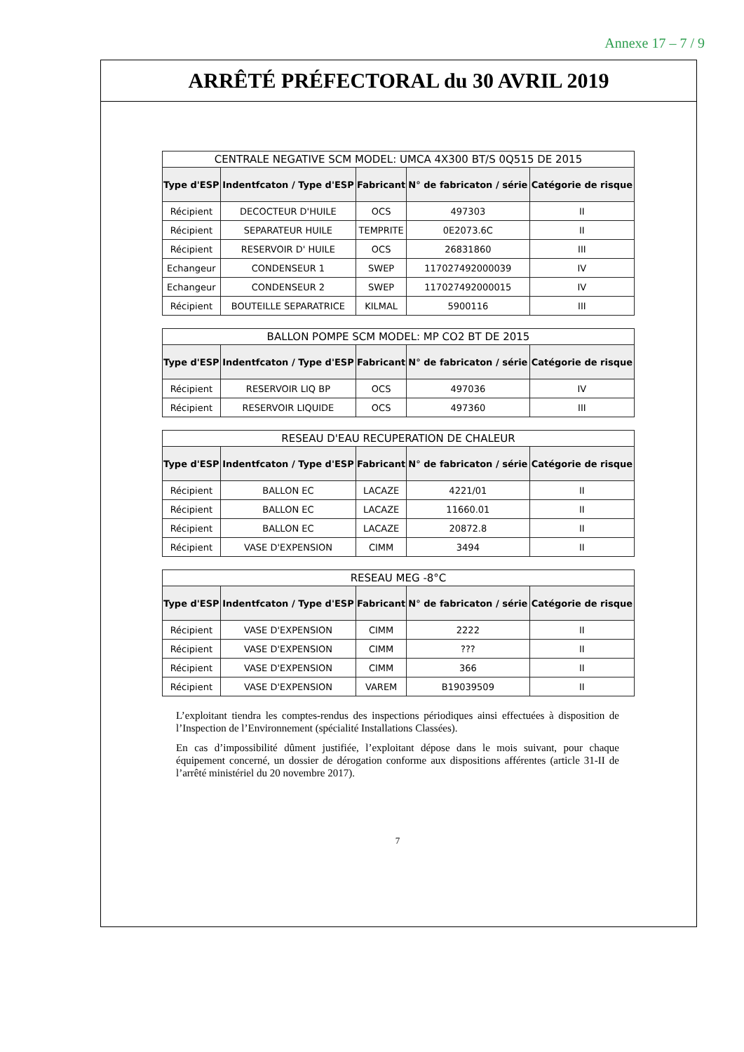Annexe 17 – 7 / 9
ARRÊTÉ PRÉFECTORAL du 30 AVRIL 2019
| CENTRALE NEGATIVE SCM MODEL: UMCA 4X300 BT/S 0Q515 DE 2015 | | | | |
| --- | --- | --- | --- | --- |
| Type d'ESP | Indentfcaton / Type d'ESP | Fabricant | N° de fabricaton / série | Catégorie de risque |
| Récipient | DECOCTEUR D'HUILE | OCS | 497303 | II |
| Récipient | SEPARATEUR HUILE | TEMPRITE | 0E2073.6C | II |
| Récipient | RESERVOIR D' HUILE | OCS | 26831860 | III |
| Echangeur | CONDENSEUR 1 | SWEP | 117027492000039 | IV |
| Echangeur | CONDENSEUR 2 | SWEP | 117027492000015 | IV |
| Récipient | BOUTEILLE SEPARATRICE | KILMAL | 5900116 | III |
| BALLON POMPE SCM MODEL: MP CO2 BT DE 2015 | | | | |
| --- | --- | --- | --- | --- |
| Type d'ESP | Indentfcaton / Type d'ESP | Fabricant | N° de fabricaton / série | Catégorie de risque |
| Récipient | RESERVOIR LIQ BP | OCS | 497036 | IV |
| Récipient | RESERVOIR LIQUIDE | OCS | 497360 | III |
| RESEAU D'EAU RECUPERATION DE CHALEUR | | | | |
| --- | --- | --- | --- | --- |
| Type d'ESP | Indentfcaton / Type d'ESP | Fabricant | N° de fabricaton / série | Catégorie de risque |
| Récipient | BALLON EC | LACAZE | 4221/01 | II |
| Récipient | BALLON EC | LACAZE | 11660.01 | II |
| Récipient | BALLON EC | LACAZE | 20872.8 | II |
| Récipient | VASE D'EXPENSION | CIMM | 3494 | II |
| RESEAU MEG -8°C | | | | |
| --- | --- | --- | --- | --- |
| Type d'ESP | Indentfcaton / Type d'ESP | Fabricant | N° de fabricaton / série | Catégorie de risque |
| Récipient | VASE D'EXPENSION | CIMM | 2222 | II |
| Récipient | VASE D'EXPENSION | CIMM | ??? | II |
| Récipient | VASE D'EXPENSION | CIMM | 366 | II |
| Récipient | VASE D'EXPENSION | VAREM | B19039509 | II |
L’exploitant tiendra les comptes-rendus des inspections périodiques ainsi effectuées à disposition de l’Inspection de l’Environnement (spécialité Installations Classées).
En cas d’impossibilité dûment justifiée, l’exploitant dépose dans le mois suivant, pour chaque équipement concerné, un dossier de dérogation conforme aux dispositions afférentes (article 31-II de l’arrêté ministériel du 20 novembre 2017).
7